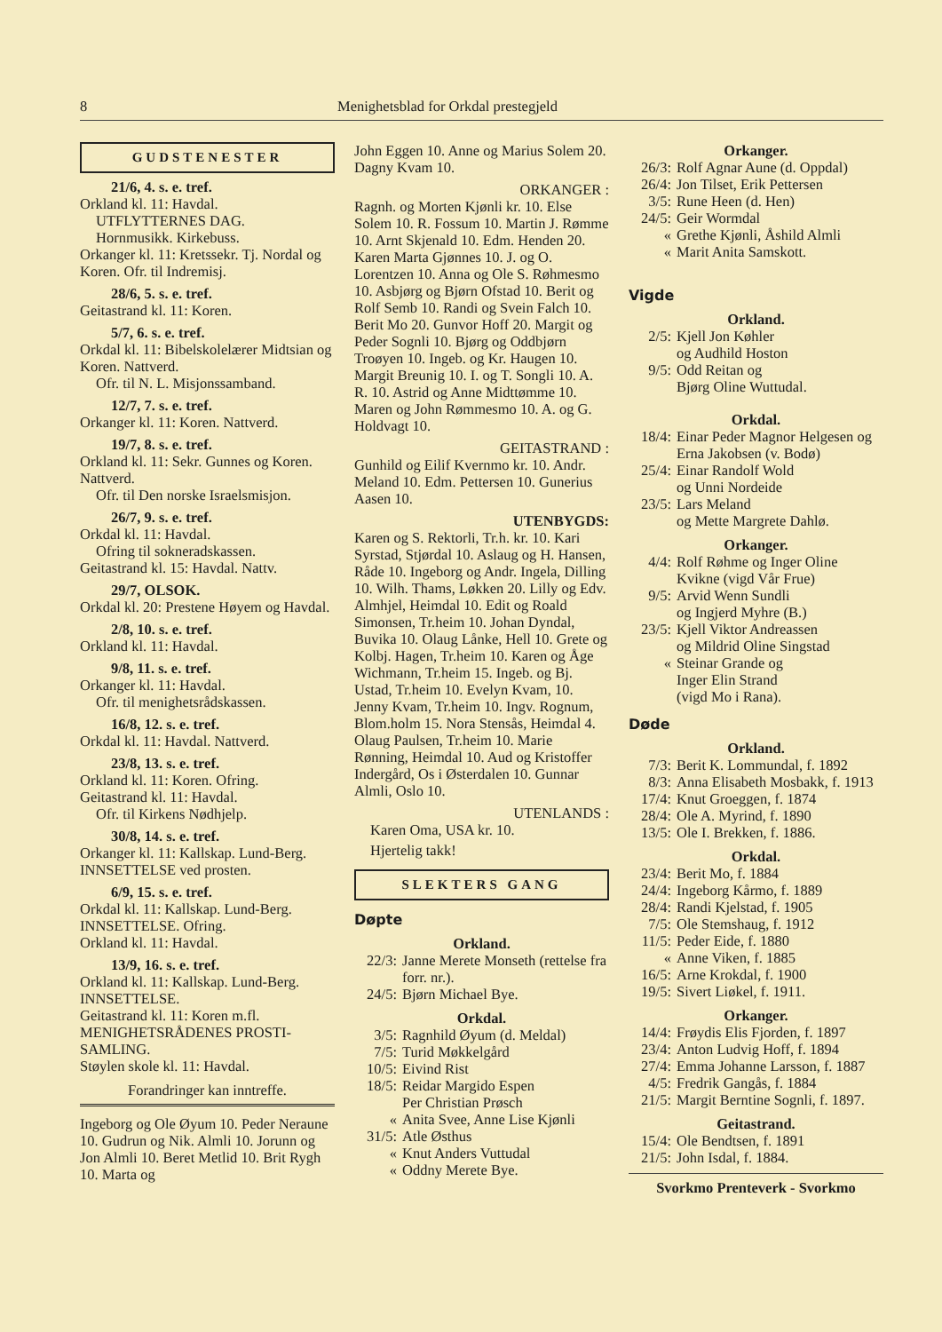8 Menighetsblad for Orkdal prestegjeld
GUDSTENESTER
21/6, 4. s. e. tref.
Orkland kl. 11: Havdal.
UTFLYTTERNES DAG.
Hornmusikk. Kirkebuss.
Orkanger kl. 11: Kretssekr. Tj. Nordal og Koren. Ofr. til Indremisj.
28/6, 5. s. e. tref.
Geitastrand kl. 11: Koren.
5/7, 6. s. e. tref.
Orkdal kl. 11: Bibelskolelærer Midtsian og Koren. Nattverd.
Ofr. til N. L. Misjonssamband.
12/7, 7. s. e. tref.
Orkanger kl. 11: Koren. Nattverd.
19/7, 8. s. e. tref.
Orkland kl. 11: Sekr. Gunnes og Koren. Nattverd.
Ofr. til Den norske Israelsmisjon.
26/7, 9. s. e. tref.
Orkdal kl. 11: Havdal.
Ofring til sokneradskassen.
Geitastrand kl. 15: Havdal. Nattv.
29/7, OLSOK.
Orkdal kl. 20: Prestene Høyem og Havdal.
2/8, 10. s. e. tref.
Orkland kl. 11: Havdal.
9/8, 11. s. e. tref.
Orkanger kl. 11: Havdal.
Ofr. til menighetsrådskassen.
16/8, 12. s. e. tref.
Orkdal kl. 11: Havdal. Nattverd.
23/8, 13. s. e. tref.
Orkland kl. 11: Koren. Ofring.
Geitastrand kl. 11: Havdal.
Ofr. til Kirkens Nødhjelp.
30/8, 14. s. e. tref.
Orkanger kl. 11: Kallskap. Lund-Berg. INNSETTELSE ved prosten.
6/9, 15. s. e. tref.
Orkdal kl. 11: Kallskap. Lund-Berg. INNSETTELSE. Ofring.
Orkland kl. 11: Havdal.
13/9, 16. s. e. tref.
Orkland kl. 11: Kallskap. Lund-Berg. INNSETTELSE.
Geitastrand kl. 11: Koren m.fl. MENIGHETSRÅDENES PROSTI-SAMLING.
Støylen skole kl. 11: Havdal.
Forandringer kan inntreffe.
Ingeborg og Ole Øyum 10. Peder Neraune 10. Gudrun og Nik. Almli 10. Jorunn og Jon Almli 10. Beret Metlid 10. Brit Rygh 10. Marta og
John Eggen 10. Anne og Marius Solem 20. Dagny Kvam 10.
ORKANGER :
Ragnh. og Morten Kjønli kr. 10. Else Solem 10. R. Fossum 10. Martin J. Rømme 10. Arnt Skjenald 10. Edm. Henden 20. Karen Marta Gjønnes 10. J. og O. Lorentzen 10. Anna og Ole S. Røhmesmo 10. Asbjørg og Bjørn Ofstad 10. Berit og Rolf Semb 10. Randi og Svein Falch 10. Berit Mo 20. Gunvor Hoff 20. Margit og Peder Sognli 10. Bjørg og Oddbjørn Troøyen 10. Ingeb. og Kr. Haugen 10. Margit Breunig 10. I. og T. Songli 10. A. R. 10. Astrid og Anne Midttømme 10. Maren og John Rømmesmo 10. A. og G. Holdvagt 10.
GEITASTRAND :
Gunhild og Eilif Kvernmo kr. 10. Andr. Meland 10. Edm. Pettersen 10. Gunerius Aasen 10.
UTENBYGDS:
Karen og S. Rektorli, Tr.h. kr. 10. Kari Syrstad, Stjørdal 10. Aslaug og H. Hansen, Råde 10. Ingeborg og Andr. Ingela, Dilling 10. Wilh. Thams, Løkken 20. Lilly og Edv. Almhjel, Heimdal 10. Edit og Roald Simonsen, Tr.heim 10. Johan Dyndal, Buvika 10. Olaug Lånke, Hell 10. Grete og Kolbj. Hagen, Tr.heim 10. Karen og Åge Wichmann, Tr.heim 15. Ingeb. og Bj. Ustad, Tr.heim 10. Evelyn Kvam, 10. Jenny Kvam, Tr.heim 10. Ingv. Rognum, Blom.holm 15. Nora Stensås, Heimdal 4. Olaug Paulsen, Tr.heim 10. Marie Rønning, Heimdal 10. Aud og Kristoffer Indergård, Os i Østerdalen 10. Gunnar Almli, Oslo 10.
UTENLANDS :
Karen Oma, USA kr. 10.
Hjertelig takk!
SLEKTERS GANG
Døpte
Orkland.
22/3: Janne Merete Monseth (rettelse fra forr. nr.).
24/5: Bjørn Michael Bye.
Orkdal.
3/5: Ragnhild Øyum (d. Meldal)
7/5: Turid Møkkelgård
10/5: Eivind Rist
18/5: Reidar Margido Espen
Per Christian Prøsch
« Anita Svee, Anne Lise Kjønli
31/5: Atle Østhus
« Knut Anders Vuttudal
« Oddny Merete Bye.
Orkanger.
26/3: Rolf Agnar Aune (d. Oppdal)
26/4: Jon Tilset, Erik Pettersen
3/5: Rune Heen (d. Hen)
24/5: Geir Wormdal
« Grethe Kjønli, Åshild Almli
« Marit Anita Samskott.
Vigde
Orkland.
2/5: Kjell Jon Køhler
og Audhild Hoston
9/5: Odd Reitan og
Bjørg Oline Wuttudal.
Orkdal.
18/4: Einar Peder Magnor Helgesen og Erna Jakobsen (v. Bodø)
25/4: Einar Randolf Wold
og Unni Nordeide
23/5: Lars Meland
og Mette Margrete Dahlø.
Orkanger.
4/4: Rolf Røhme og Inger Oline Kvikne (vigd Vår Frue)
9/5: Arvid Wenn Sundli
og Ingjerd Myhre (B.)
23/5: Kjell Viktor Andreassen
og Mildrid Oline Singstad
« Steinar Grande og
Inger Elin Strand
(vigd Mo i Rana).
Døde
Orkland.
7/3: Berit K. Lommundal, f. 1892
8/3: Anna Elisabeth Mosbakk, f. 1913
17/4: Knut Groeggen, f. 1874
28/4: Ole A. Myrind, f. 1890
13/5: Ole I. Brekken, f. 1886.
Orkdal.
23/4: Berit Mo, f. 1884
24/4: Ingeborg Kårmo, f. 1889
28/4: Randi Kjelstad, f. 1905
7/5: Ole Stemshaug, f. 1912
11/5: Peder Eide, f. 1880
« Anne Viken, f. 1885
16/5: Arne Krokdal, f. 1900
19/5: Sivert Liøkel, f. 1911.
Orkanger.
14/4: Frøydis Elis Fjorden, f. 1897
23/4: Anton Ludvig Hoff, f. 1894
27/4: Emma Johanne Larsson, f. 1887
4/5: Fredrik Gangås, f. 1884
21/5: Margit Berntine Sognli, f. 1897.
Geitastrand.
15/4: Ole Bendtsen, f. 1891
21/5: John Isdal, f. 1884.
Svorkmo Prenteverk - Svorkmo